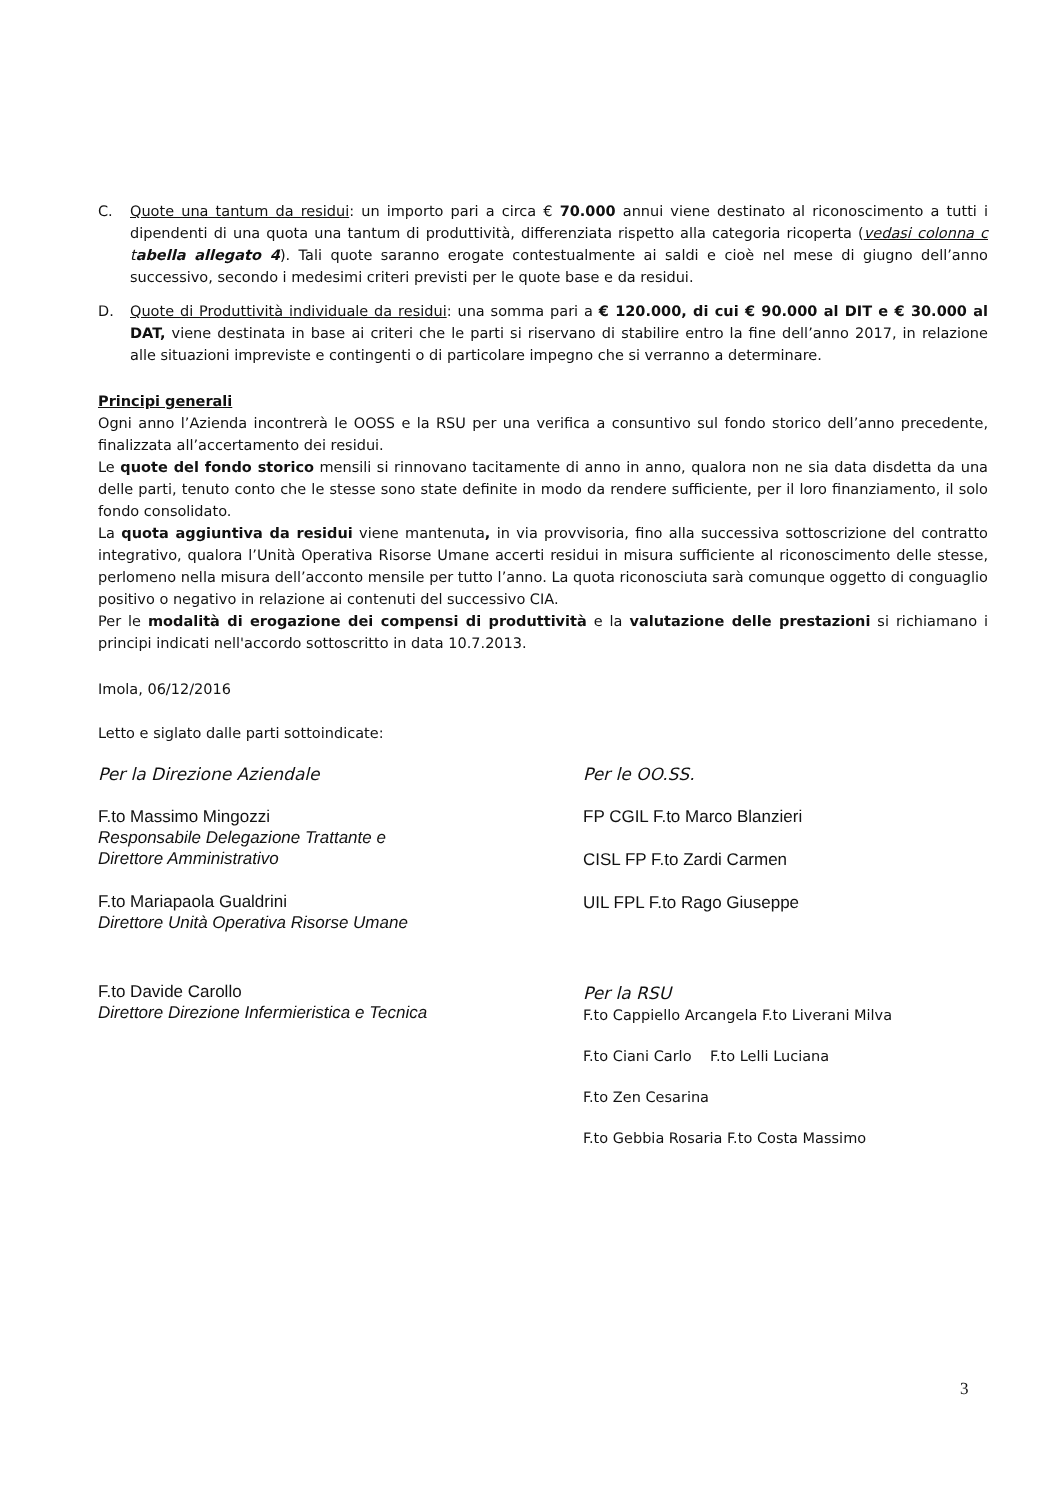C. Quote una tantum da residui: un importo pari a circa € 70.000 annui viene destinato al riconoscimento a tutti i dipendenti di una quota una tantum di produttività, differenziata rispetto alla categoria ricoperta (vedasi colonna c tabella allegato 4). Tali quote saranno erogate contestualmente ai saldi e cioè nel mese di giugno dell’anno successivo, secondo i medesimi criteri previsti per le quote base e da residui.
D. Quote di Produttività individuale da residui: una somma pari a € 120.000, di cui € 90.000 al DIT e € 30.000 al DAT, viene destinata in base ai criteri che le parti si riservano di stabilire entro la fine dell’anno 2017, in relazione alle situazioni impreviste e contingenti o di particolare impegno che si verranno a determinare.
Principi generali
Ogni anno l’Azienda incontrerà le OOSS e la RSU per una verifica a consuntivo sul fondo storico dell’anno precedente, finalizzata all’accertamento dei residui.
Le quote del fondo storico mensili si rinnovano tacitamente di anno in anno, qualora non ne sia data disdetta da una delle parti, tenuto conto che le stesse sono state definite in modo da rendere sufficiente, per il loro finanziamento, il solo fondo consolidato.
La quota aggiuntiva da residui viene mantenuta, in via provvisoria, fino alla successiva sottoscrizione del contratto integrativo, qualora l’Unità Operativa Risorse Umane accerti residui in misura sufficiente al riconoscimento delle stesse, perlomeno nella misura dell’acconto mensile per tutto l’anno. La quota riconosciuta sarà comunque oggetto di conguaglio positivo o negativo in relazione ai contenuti del successivo CIA.
Per le modalità di erogazione dei compensi di produttività e la valutazione delle prestazioni si richiamano i principi indicati nell'accordo sottoscritto in data 10.7.2013.
Imola, 06/12/2016
Letto e siglato dalle parti sottoindicate:
Per la Direzione Aziendale
F.to Massimo Mingozzi
Responsabile Delegazione Trattante e
Direttore Amministrativo
F.to Mariapaola Gualdrini
Direttore Unità Operativa Risorse Umane
F.to Davide Carollo
Direttore Direzione Infermieristica e Tecnica
Per le OO.SS.
FP CGIL F.to Marco Blanzieri
CISL FP F.to Zardi Carmen
UIL FPL F.to Rago Giuseppe
Per la RSU
F.to Cappiello Arcangela F.to Liverani Milva
F.to Ciani Carlo F.to Lelli Luciana
F.to Zen Cesarina
F.to Gebbia Rosaria F.to Costa Massimo
3